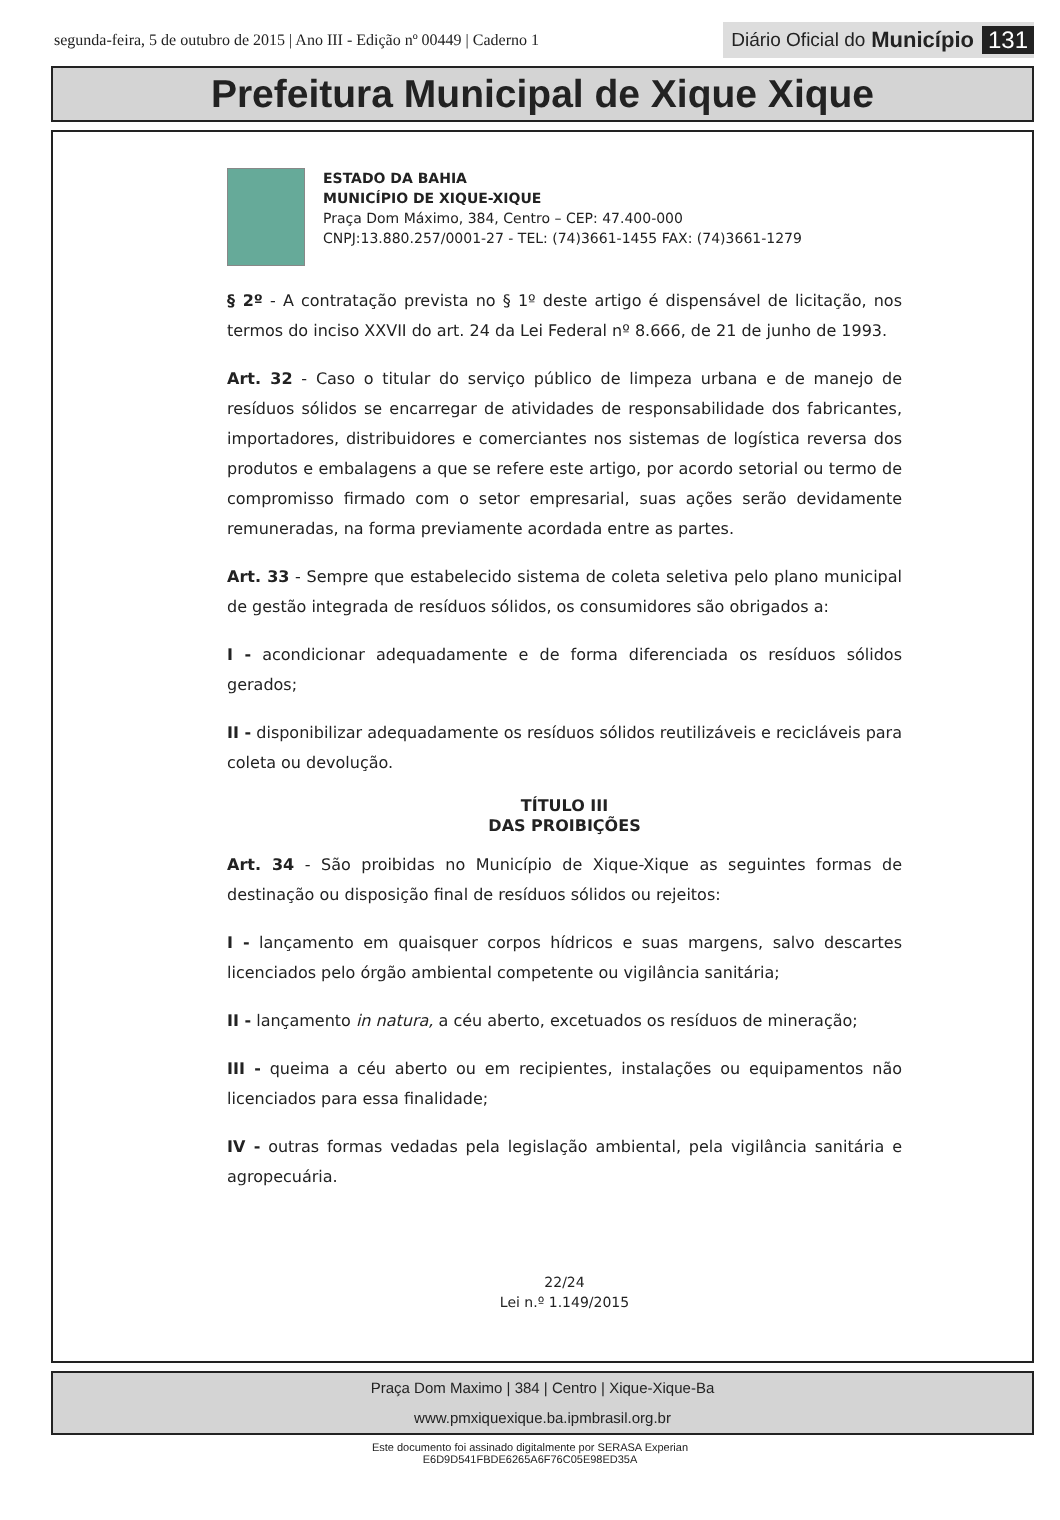segunda-feira, 5 de outubro de 2015 | Ano III - Edição nº 00449 | Caderno 1 Diário Oficial do Município 131
Prefeitura Municipal de Xique Xique
ESTADO DA BAHIA
MUNICÍPIO DE XIQUE-XIQUE
Praça Dom Máximo, 384, Centro – CEP: 47.400-000
CNPJ:13.880.257/0001-27 - TEL: (74)3661-1455 FAX: (74)3661-1279
§ 2º - A contratação prevista no § 1º deste artigo é dispensável de licitação, nos termos do inciso XXVII do art. 24 da Lei Federal nº 8.666, de 21 de junho de 1993.
Art. 32 - Caso o titular do serviço público de limpeza urbana e de manejo de resíduos sólidos se encarregar de atividades de responsabilidade dos fabricantes, importadores, distribuidores e comerciantes nos sistemas de logística reversa dos produtos e embalagens a que se refere este artigo, por acordo setorial ou termo de compromisso firmado com o setor empresarial, suas ações serão devidamente remuneradas, na forma previamente acordada entre as partes.
Art. 33 - Sempre que estabelecido sistema de coleta seletiva pelo plano municipal de gestão integrada de resíduos sólidos, os consumidores são obrigados a:
I - acondicionar adequadamente e de forma diferenciada os resíduos sólidos gerados;
II - disponibilizar adequadamente os resíduos sólidos reutilizáveis e recicláveis para coleta ou devolução.
TÍTULO III
DAS PROIBIÇÕES
Art. 34 - São proibidas no Município de Xique-Xique as seguintes formas de destinação ou disposição final de resíduos sólidos ou rejeitos:
I - lançamento em quaisquer corpos hídricos e suas margens, salvo descartes licenciados pelo órgão ambiental competente ou vigilância sanitária;
II - lançamento in natura, a céu aberto, excetuados os resíduos de mineração;
III - queima a céu aberto ou em recipientes, instalações ou equipamentos não licenciados para essa finalidade;
IV - outras formas vedadas pela legislação ambiental, pela vigilância sanitária e agropecuária.
22/24
Lei n.º 1.149/2015
Praça Dom Maximo | 384 | Centro | Xique-Xique-Ba
www.pmxiquexique.ba.ipmbrasil.org.br
Este documento foi assinado digitalmente por SERASA Experian
E6D9D541FBDE6265A6F76C05E98ED35A